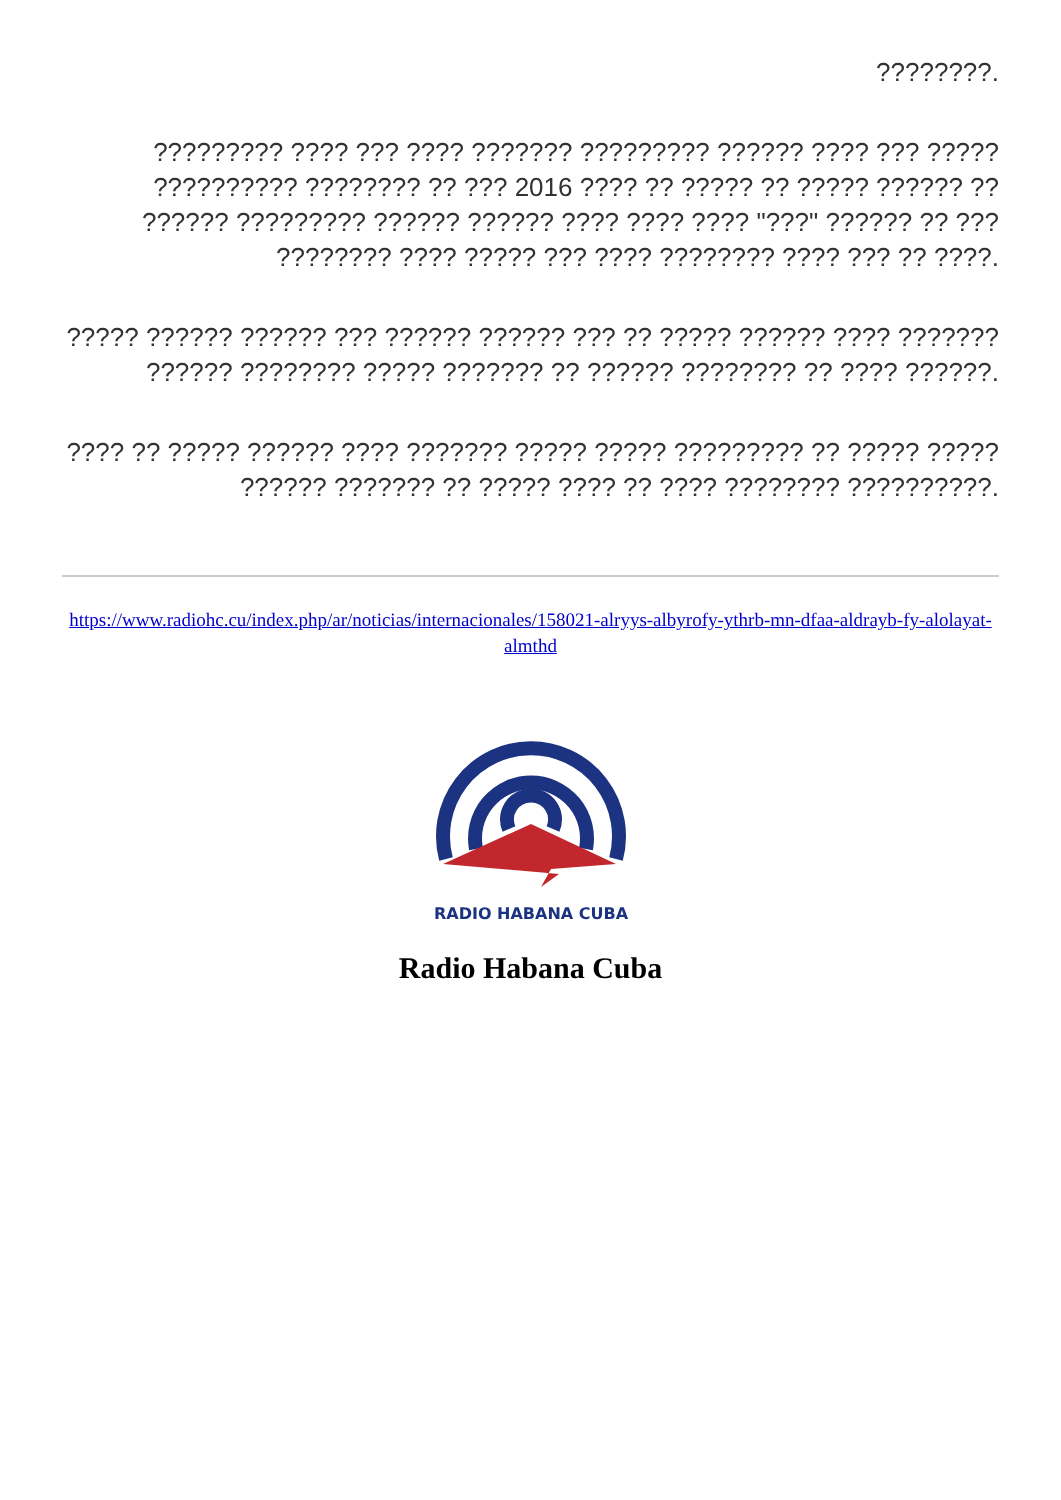????????.
????????? ???? ??? ???? ??????? ????????? ?????? ???? ??? ????? ?????????? ???????? ?? ??? 2016 ???? ?? ????? ?? ????? ?????? ?? ?????? ????????? ?????? ?????? ???? ???? ???? "???" ?????? ?? ??? ???????? ???? ????? ??? ???? ???????? ???? ??? ?? ????.
????? ?????? ?????? ??? ?????? ?????? ??? ?? ????? ?????? ???? ??????? ?????? ???????? ????? ??????? ?? ?????? ???????? ?? ???? ??????.
???? ?? ????? ?????? ???? ??????? ????? ????? ????????? ?? ????? ????? ?????? ??????? ?? ????? ???? ?? ???? ???????? ??????????.
https://www.radiohc.cu/index.php/ar/noticias/internacionales/158021-alryys-albyrofy-ythrb-mn-dfaa-aldrayb-fy-alolayat-almthd
RADIO HABANA CUBA
Radio Habana Cuba